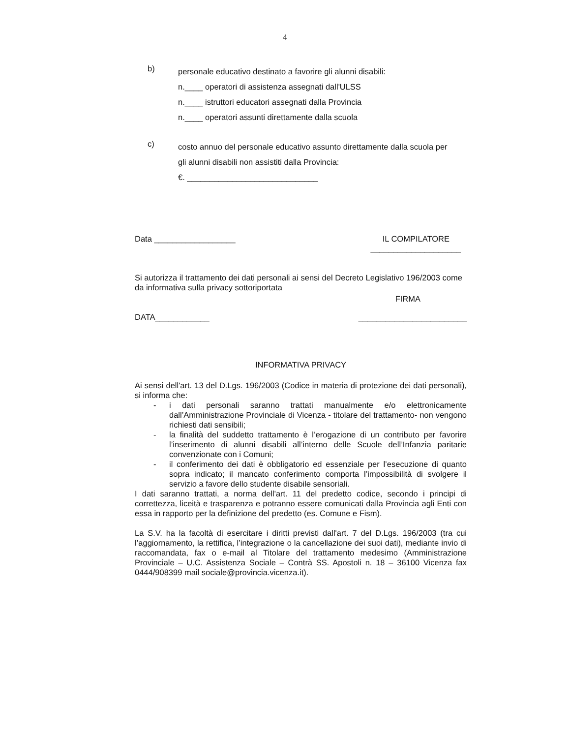4
b)
personale educativo destinato a favorire gli alunni disabili:
n.____ operatori di assistenza assegnati dall'ULSS
n.____ istruttori educatori assegnati dalla Provincia
n.____ operatori assunti direttamente dalla scuola
c)
costo annuo del personale educativo assunto direttamente dalla scuola per
gli alunni disabili non assistiti dalla Provincia:
€. _____________________________
Data __________________ IL COMPILATORE
____________________
Si autorizza il trattamento dei dati personali ai sensi del Decreto Legislativo 196/2003 come da informativa sulla privacy sottoriportata
FIRMA
DATA____________ ________________________
INFORMATIVA PRIVACY
Ai sensi dell'art. 13 del D.Lgs. 196/2003 (Codice in materia di protezione dei dati personali), si informa che:
- i dati personali saranno trattati manualmente e/o elettronicamente dall’Amministrazione Provinciale di Vicenza - titolare del trattamento- non vengono richiesti dati sensibili;
- la finalità del suddetto trattamento è l’erogazione di un contributo per favorire l’inserimento di alunni disabili all’interno delle Scuole dell’Infanzia paritarie convenzionate con i Comuni;
- il conferimento dei dati è obbligatorio ed essenziale per l’esecuzione di quanto sopra indicato; il mancato conferimento comporta l’impossibilità di svolgere il servizio a favore dello studente disabile sensoriali.
I dati saranno trattati, a norma dell'art. 11 del predetto codice, secondo i principi di correttezza, liceità e trasparenza e potranno essere comunicati dalla Provincia agli Enti con essa in rapporto per la definizione del predetto (es. Comune e Fism).
La S.V. ha la facoltà di esercitare i diritti previsti dall'art. 7 del D.Lgs. 196/2003 (tra cui l’aggiornamento, la rettifica, l’integrazione o la cancellazione dei suoi dati), mediante invio di raccomandata, fax o e-mail al Titolare del trattamento medesimo (Amministrazione Provinciale – U.C. Assistenza Sociale – Contrà SS. Apostoli n. 18 – 36100 Vicenza fax 0444/908399 mail sociale@provincia.vicenza.it).